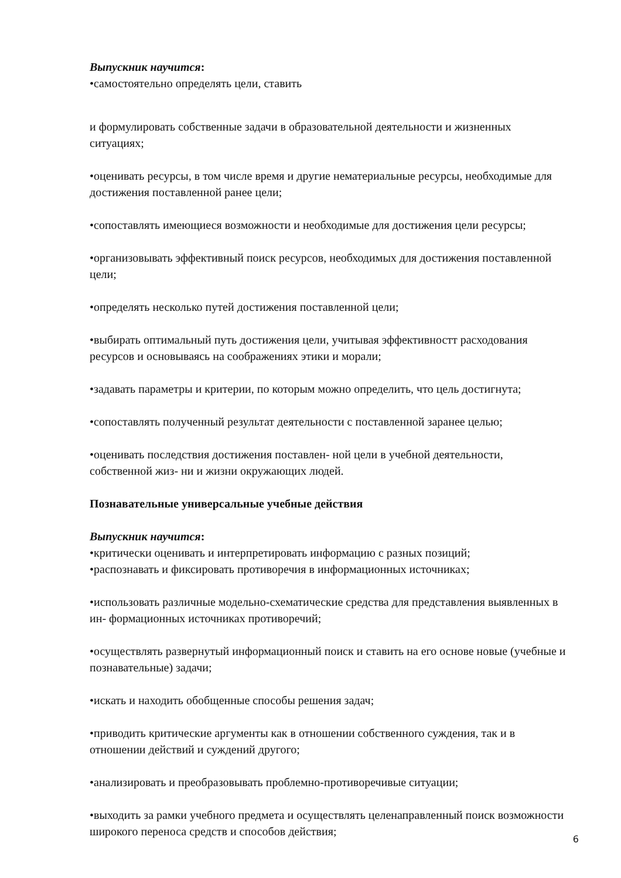Выпускник научится:
•самостоятельно определять цели, ставить
и формулировать собственные задачи в образовательной деятельности и жизненных ситуациях;
•оценивать ресурсы, в том числе время и другие нематериальные ресурсы, необходимые для достижения поставленной ранее цели;
•сопоставлять имеющиеся возможности и необходимые для достижения цели ресурсы;
•организовывать эффективный поиск ресурсов, необходимых для достижения поставленной цели;
•определять несколько путей достижения поставленной цели;
•выбирать оптимальный путь достижения цели, учитывая эффективностт расходования ресурсов и основываясь на соображениях этики и морали;
•задавать параметры и критерии, по которым можно определить, что цель достигнута;
•сопоставлять полученный результат деятельности с поставленной заранее целью;
•оценивать последствия достижения поставлен- ной цели в учебной деятельности, собственной жиз- ни и жизни окружающих людей.
Познавательные универсальные учебные действия
Выпускник научится:
•критически оценивать и интерпретировать информацию с разных позиций;
•распознавать и фиксировать противоречия в информационных источниках;
•использовать различные модельно-схематические средства для представления выявленных в ин- формационных источниках противоречий;
•осуществлять развернутый информационный поиск и ставить на его основе новые (учебные и познавательные) задачи;
•искать и находить обобщенные способы решения задач;
•приводить критические аргументы как в отношении собственного суждения, так и в отношении действий и суждений другого;
•анализировать и преобразовывать проблемно-противоречивые ситуации;
•выходить за рамки учебного предмета и осуществлять целенаправленный поиск возможности широкого переноса средств и способов действия;
6